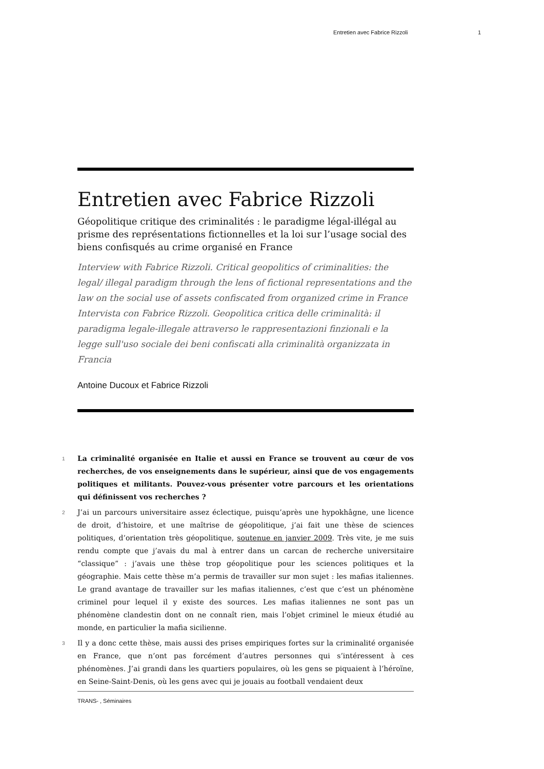Entretien avec Fabrice Rizzoli 1
Entretien avec Fabrice Rizzoli
Géopolitique critique des criminalités : le paradigme légal-illégal au prisme des représentations fictionnelles et la loi sur l’usage social des biens confisqués au crime organisé en France
Interview with Fabrice Rizzoli. Critical geopolitics of criminalities: the legal/ illegal paradigm through the lens of fictional representations and the law on the social use of assets confiscated from organized crime in France
Intervista con Fabrice Rizzoli. Geopolitica critica delle criminalità: il paradigma legale-illegale attraverso le rappresentazioni finzionali e la legge sull'uso sociale dei beni confiscati alla criminalità organizzata in Francia
Antoine Ducoux et Fabrice Rizzoli
1 La criminalité organisée en Italie et aussi en France se trouvent au cœur de vos recherches, de vos enseignements dans le supérieur, ainsi que de vos engagements politiques et militants. Pouvez-vous présenter votre parcours et les orientations qui définissent vos recherches ?
2 J’ai un parcours universitaire assez éclectique, puisqu’après une hypokhâgne, une licence de droit, d’histoire, et une maîtrise de géopolitique, j’ai fait une thèse de sciences politiques, d’orientation très géopolitique, soutenue en janvier 2009. Très vite, je me suis rendu compte que j’avais du mal à entrer dans un carcan de recherche universitaire “classique” : j’avais une thèse trop géopolitique pour les sciences politiques et la géographie. Mais cette thèse m’a permis de travailler sur mon sujet : les mafias italiennes. Le grand avantage de travailler sur les mafias italiennes, c’est que c’est un phénomène criminel pour lequel il y existe des sources. Les mafias italiennes ne sont pas un phénomène clandestin dont on ne connaît rien, mais l’objet criminel le mieux étudié au monde, en particulier la mafia sicilienne.
3 Il y a donc cette thèse, mais aussi des prises empiriques fortes sur la criminalité organisée en France, que n’ont pas forcément d’autres personnes qui s’intéressent à ces phénomènes. J’ai grandi dans les quartiers populaires, où les gens se piquaient à l’héroïne, en Seine-Saint-Denis, où les gens avec qui je jouais au football vendaient deux
TRANS- , Séminaires